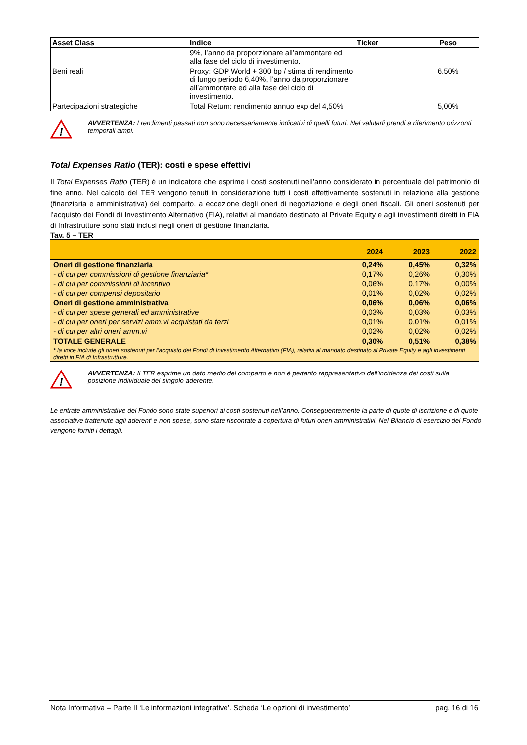| Asset Class | Indice | Ticker | Peso |
| --- | --- | --- | --- |
| | 9%, l’anno da proporzionare all’ammontare ed alla fase del ciclo di investimento. | | |
| Beni reali | Proxy: GDP World + 300 bp / stima di rendimento di lungo periodo 6,40%, l’anno da proporzionare all’ammontare ed alla fase del ciclo di investimento. | | 6,50% |
| Partecipazioni strategiche | Total Return: rendimento annuo exp del 4,50% | | 5,00% |
!
AVVERTENZA: I rendimenti passati non sono necessariamente indicativi di quelli futuri. Nel valutarli prendi a riferimento orizzonti temporali ampi.
Total Expenses Ratio (TER): costi e spese effettivi
Il Total Expenses Ratio (TER) è un indicatore che esprime i costi sostenuti nell’anno considerato in percentuale del patrimonio di fine anno. Nel calcolo del TER vengono tenuti in considerazione tutti i costi effettivamente sostenuti in relazione alla gestione (finanziaria e amministrativa) del comparto, a eccezione degli oneri di negoziazione e degli oneri fiscali. Gli oneri sostenuti per l’acquisto dei Fondi di Investimento Alternativo (FIA), relativi al mandato destinato al Private Equity e agli investimenti diretti in FIA di Infrastrutture sono stati inclusi negli oneri di gestione finanziaria.
Tav. 5 – TER
| | 2024 | 2023 | 2022 |
| --- | --- | --- | --- |
| Oneri di gestione finanziaria | 0,24% | 0,45% | 0,32% |
| - di cui per commissioni di gestione finanziaria* | 0,17% | 0,26% | 0,30% |
| - di cui per commissioni di incentivo | 0,06% | 0,17% | 0,00% |
| - di cui per compensi depositario | 0,01% | 0,02% | 0,02% |
| Oneri di gestione amministrativa | 0,06% | 0,06% | 0,06% |
| - di cui per spese generali ed amministrative | 0,03% | 0,03% | 0,03% |
| - di cui per oneri per servizi amm.vi acquistati da terzi | 0,01% | 0,01% | 0,01% |
| - di cui per altri oneri amm.vi | 0,02% | 0,02% | 0,02% |
| TOTALE GENERALE | 0,30% | 0,51% | 0,38% |
| * la voce include gli oneri sostenuti per l’acquisto dei Fondi di Investimento Alternativo (FIA), relativi al mandato destinato al Private Equity e agli investimenti diretti in FIA di Infrastrutture. | | | |
!
AVVERTENZA: Il TER esprime un dato medio del comparto e non è pertanto rappresentativo dell’incidenza dei costi sulla posizione individuale del singolo aderente.
Le entrate amministrative del Fondo sono state superiori ai costi sostenuti nell’anno. Conseguentemente la parte di quote di iscrizione e di quote associative trattenute agli aderenti e non spese, sono state riscontate a copertura di futuri oneri amministrativi. Nel Bilancio di esercizio del Fondo vengono forniti i dettagli.
Nota Informativa – Parte II ‘Le informazioni integrative’. Scheda ‘Le opzioni di investimento’ pag. 16 di 16